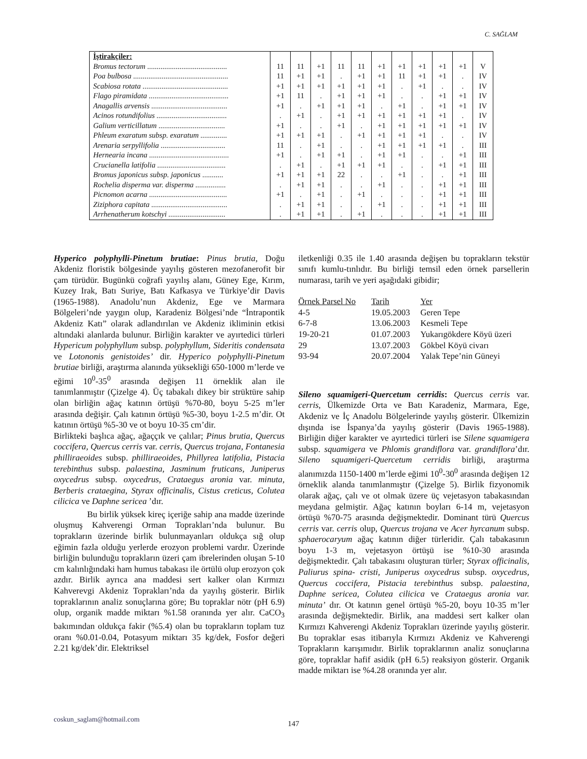C. SAĞLAM
| İştirakçiler: | | | | | | | | | | | |
| Bromus tectorum .......................................... | 11 | 11 | +1 | 11 | 11 | +1 | +1 | +1 | +1 | +1 | V |
| Poa bulbosa .................................................. | 11 | +1 | +1 | . | +1 | +1 | 11 | +1 | +1 | . | IV |
| Scabiosa rotata ............................................. | +1 | +1 | +1 | +1 | +1 | +1 | . | +1 | . | . | IV |
| Flago piramidata .......................................... | +1 | 11 | . | +1 | +1 | +1 | . | . | +1 | +1 | IV |
| Anagallis arvensis ........................................ | +1 | . | +1 | +1 | +1 | . | +1 | . | +1 | +1 | IV |
| Acinos rotundifolius ..................................... | . | +1 | . | +1 | +1 | +1 | +1 | +1 | +1 | . | IV |
| Galium verticillatum ................................... | +1 | . | . | +1 | . | +1 | +1 | +1 | +1 | +1 | IV |
| Phleum exaratum subsp. exaratum .............. | +1 | +1 | +1 | . | +1 | +1 | +1 | +1 | . | . | IV |
| Arenaria serpyllifolia .................................. | 11 | . | +1 | . | . | +1 | +1 | +1 | +1 | . | III |
| Hernearia incana .......................................... | +1 | . | +1 | +1 | . | +1 | +1 | . | . | +1 | III |
| Crucianella latifolia .................................... | . | +1 | . | +1 | +1 | +1 | . | . | +1 | +1 | III |
| Bromus japonicus subsp. japonicus ........... | +1 | +1 | +1 | 22 | . | . | +1 | . | . | +1 | III |
| Rochelia disperma var. disperma ................ | . | +1 | +1 | . | . | +1 | . | . | +1 | +1 | III |
| Picnomon acarna ......................................... | +1 | . | +1 | . | +1 | . | . | . | +1 | +1 | III |
| Ziziphora capitata ........................................ | . | +1 | +1 | . | . | +1 | . | . | +1 | +1 | III |
| Arrhenatherum kotschyi .............................. | . | +1 | +1 | . | +1 | . | . | . | +1 | +1 | III |
Hyperico polyphylli-Pinetum brutiae: Pinus brutia, Doğu Akdeniz floristik bölgesinde yayılış gösteren mezofanerofit bir çam türüdür. Bugünkü coğrafi yayılış alanı, Güney Ege, Kırım, Kuzey Irak, Batı Suriye, Batı Kafkasya ve Türkiye’dir Davis (1965-1988). Anadolu’nun Akdeniz, Ege ve Marmara Bölgeleri’nde yaygın olup, Karadeniz Bölgesi’nde “İntrapontik Akdeniz Katı” olarak adlandırılan ve Akdeniz ikliminin etkisi altındaki alanlarda bulunur. Birliğin karakter ve ayırtedici türleri Hypericum polyphyllum subsp. polyphyllum, Sideritis condensata ve Lotononis genistoides’ dir. Hyperico polyphylli-Pinetum brutiae birliği, araştırma alanında yüksekliği 650-1000 m’lerde ve eğimi 10<sup>0</sup>-35<sup>0</sup> arasında değişen 11 örneklik alan ile tanımlanmıştır (Çizelge 4). Üç tabakalı dikey bir strüktüre sahip olan birliğin ağaç katının örtüşü %70-80, boyu 5-25 m’ler arasında değişir. Çalı katının örtüşü %5-30, boyu 1-2.5 m’dir. Ot katının örtüşü %5-30 ve ot boyu 10-35 cm’dir.
Birlikteki başlıca ağaç, ağaççık ve çalılar; Pinus brutia, Quercus coccifera, Quercus cerris var. cerris, Quercus trojana, Fontanesia philliraeoides subsp. philliraeoides, Phillyrea latifolia, Pistacia terebinthus subsp. palaestina, Jasminum fruticans, Juniperus oxycedrus subsp. oxycedrus, Crataegus aronia var. minuta, Berberis crataegina, Styrax officinalis, Cistus creticus, Colutea cilicica ve Daphne sericea ’dır.
Bu birlik yüksek kireç içeriğe sahip ana madde üzerinde oluşmuş Kahverengi Orman Toprakları’nda bulunur. Bu toprakların üzerinde birlik bulunmayanları oldukça sığ olup eğimin fazla olduğu yerlerde erozyon problemi vardır. Üzerinde birliğin bulunduğu toprakların üzeri çam ibrelerinden oluşan 5-10 cm kalınlığındaki ham humus tabakası ile örtülü olup erozyon çok azdır. Birlik ayrıca ana maddesi sert kalker olan Kırmızı Kahverevgi Akdeniz Toprakları’nda da yayılış gösterir. Birlik topraklarının analiz sonuçlarına göre; Bu topraklar nötr (pH 6.9) olup, organik madde miktarı %1.58 oranında yer alır. CaCO<sub>3</sub> bakımından oldukça fakir (%5.4) olan bu toprakların toplam tuz oranı %0.01-0.04, Potasyum miktarı 35 kg/dek, Fosfor değeri 2.21 kg/dek’dir. Elektriksel
iletkenliği 0.35 ile 1.40 arasında değişen bu toprakların tekstür sınıfı kumlu-tınlıdır. Bu birliği temsil eden örnek parsellerin numarası, tarih ve yeri aşağıdaki gibidir;
| Örnek Parsel No | Tarih | Yer |
| 4-5 | 19.05.2003 | Geren Tepe |
| 6-7-8 | 13.06.2003 | Kesmeli Tepe |
| 19-20-21 | 01.07.2003 | Yukarıgökdere Köyü üzeri |
| 29 | 13.07.2003 | Gökbel Köyü civarı |
| 93-94 | 20.07.2004 | Yalak Tepe’nin Güneyi |
Sileno squamigeri-Quercetum cerridis: Quercus cerris var. cerris, Ülkemizde Orta ve Batı Karadeniz, Marmara, Ege, Akdeniz ve İç Anadolu Bölgelerinde yayılış gösterir. Ülkemizin dışında ise İspanya’da yayılış gösterir (Davis 1965-1988). Birliğin diğer karakter ve ayırtedici türleri ise Silene squamigera subsp. squamigera ve Phlomis grandiflora var. grandiflora’dır. Sileno squamigeri-Quercetum cerridis birliği, araştırma alanımızda 1150-1400 m’lerde eğimi 10<sup>0</sup>-30<sup>0</sup> arasında değişen 12 örneklik alanda tanımlanmıştır (Çizelge 5). Birlik fizyonomik olarak ağaç, çalı ve ot olmak üzere üç vejetasyon tabakasından meydana gelmiştir. Ağaç katının boyları 6-14 m, vejetasyon örtüşü %70-75 arasında değişmektedir. Dominant türü Quercus cerris var. cerris olup, Quercus trojana ve Acer hyrcanum subsp. sphaerocaryum ağaç katının diğer türleridir. Çalı tabakasının boyu 1-3 m, vejetasyon örtüşü ise %10-30 arasında değişmektedir. Çalı tabakasını oluşturan türler; Styrax officinalis, Paliurus spina- cristi, Juniperus oxycedrus subsp. oxycedrus, Quercus coccifera, Pistacia terebinthus subsp. palaestina, Daphne sericea, Colutea cilicica ve Crataegus aronia var. minuta’ dır. Ot katının genel örtüşü %5-20, boyu 10-35 m’ler arasında değişmektedir. Birlik, ana maddesi sert kalker olan Kırmızı Kahverengi Akdeniz Toprakları üzerinde yayılış gösterir. Bu topraklar esas itibarıyla Kırmızı Akdeniz ve Kahverengi Toprakların karışımıdır. Birlik topraklarının analiz sonuçlarına göre, topraklar hafif asidik (pH 6.5) reaksiyon gösterir. Organik madde miktarı ise %4.28 oranında yer alır.
coskun_saglam@hotmail.com
147